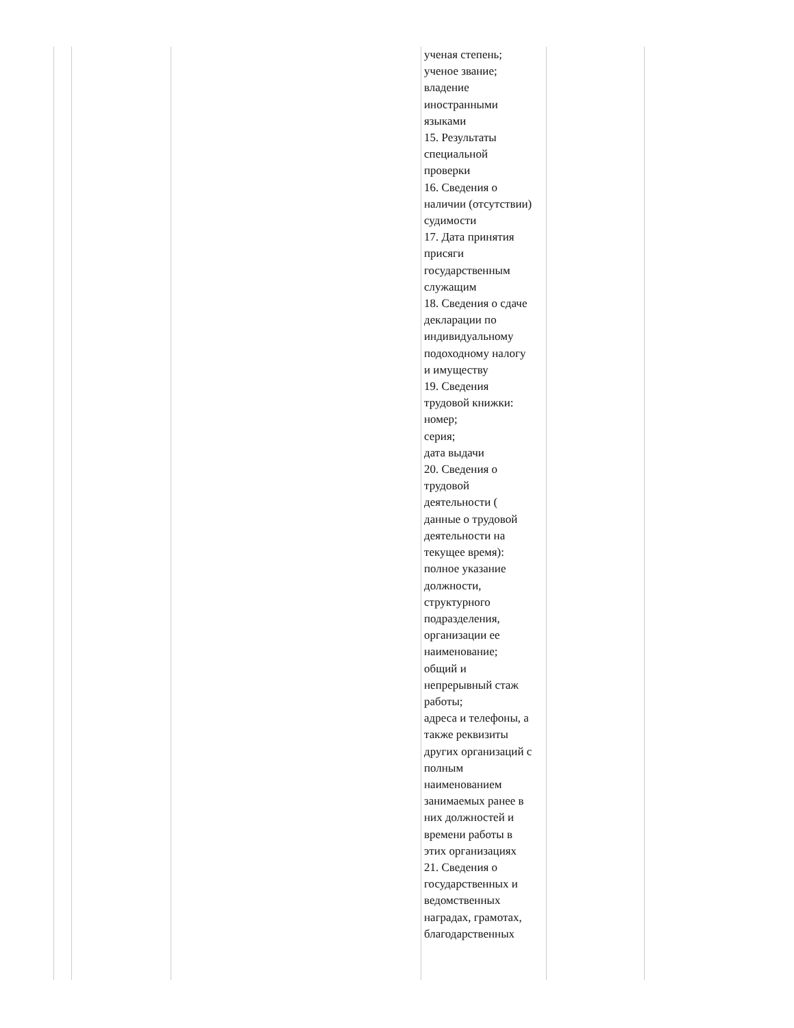| | | | ученая степень; ученое звание; владение иностранными языками 15. Результаты специальной проверки 16. Сведения о наличии (отсутствии) судимости 17. Дата принятия присяги государственным служащим 18. Сведения о сдаче декларации по индивидуальному подоходному налогу и имуществу 19. Сведения трудовой книжки: номер; серия; дата выдачи 20. Сведения о трудовой деятельности ( данные о трудовой деятельности на текущее время): полное указание должности, структурного подразделения, организации ее наименование; общий и непрерывный стаж работы; адреса и телефоны, а также реквизиты других организаций с полным наименованием занимаемых ранее в них должностей и времени работы в этих организациях 21. Сведения о государственных и ведомственных наградах, грамотах, благодарственных | |